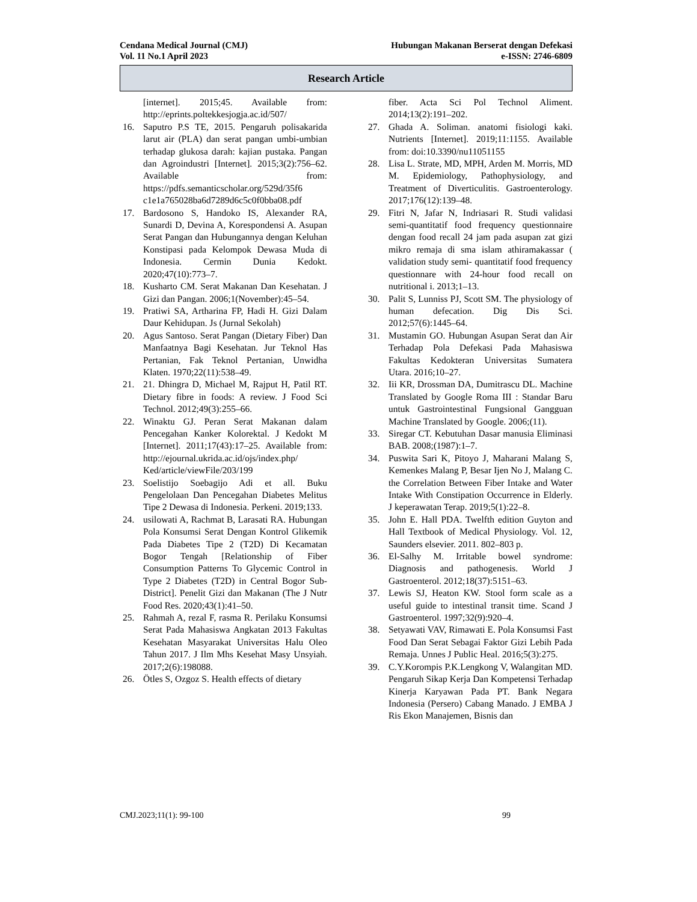Cendana Medical Journal (CMJ)
Vol. 11 No.1 April 2023
Hubungan Makanan Berserat dengan Defekasi
e-ISSN: 2746-6809
Research Article
[internet]. 2015;45. Available from: http://eprints.poltekkesjogja.ac.id/507/
16. Saputro P.S TE, 2015. Pengaruh polisakarida larut air (PLA) dan serat pangan umbi-umbian terhadap glukosa darah: kajian pustaka. Pangan dan Agroindustri [Internet]. 2015;3(2):756–62. Available from: https://pdfs.semanticscholar.org/529d/35f6 c1e1a765028ba6d7289d6c5c0f0bba08.pdf
17. Bardosono S, Handoko IS, Alexander RA, Sunardi D, Devina A, Korespondensi A. Asupan Serat Pangan dan Hubungannya dengan Keluhan Konstipasi pada Kelompok Dewasa Muda di Indonesia. Cermin Dunia Kedokt. 2020;47(10):773–7.
18. Kusharto CM. Serat Makanan Dan Kesehatan. J Gizi dan Pangan. 2006;1(November):45–54.
19. Pratiwi SA, Artharina FP, Hadi H. Gizi Dalam Daur Kehidupan. Js (Jurnal Sekolah)
20. Agus Santoso. Serat Pangan (Dietary Fiber) Dan Manfaatnya Bagi Kesehatan. Jur Teknol Has Pertanian, Fak Teknol Pertanian, Unwidha Klaten. 1970;22(11):538–49.
21. 21. Dhingra D, Michael M, Rajput H, Patil RT. Dietary fibre in foods: A review. J Food Sci Technol. 2012;49(3):255–66.
22. Winaktu GJ. Peran Serat Makanan dalam Pencegahan Kanker Kolorektal. J Kedokt M [Internet]. 2011;17(43):17–25. Available from: http://ejournal.ukrida.ac.id/ojs/index.php/ Ked/article/viewFile/203/199
23. Soelistijo Soebagijo Adi et all. Buku Pengelolaan Dan Pencegahan Diabetes Melitus Tipe 2 Dewasa di Indonesia. Perkeni. 2019;133.
24. usilowati A, Rachmat B, Larasati RA. Hubungan Pola Konsumsi Serat Dengan Kontrol Glikemik Pada Diabetes Tipe 2 (T2D) Di Kecamatan Bogor Tengah [Relationship of Fiber Consumption Patterns To Glycemic Control in Type 2 Diabetes (T2D) in Central Bogor Sub-District]. Penelit Gizi dan Makanan (The J Nutr Food Res. 2020;43(1):41–50.
25. Rahmah A, rezal F, rasma R. Perilaku Konsumsi Serat Pada Mahasiswa Angkatan 2013 Fakultas Kesehatan Masyarakat Universitas Halu Oleo Tahun 2017. J Ilm Mhs Kesehat Masy Unsyiah. 2017;2(6):198088.
26. Ötles S, Ozgoz S. Health effects of dietary
fiber. Acta Sci Pol Technol Aliment. 2014;13(2):191–202.
27. Ghada A. Soliman. anatomi fisiologi kaki. Nutrients [Internet]. 2019;11:1155. Available from: doi:10.3390/nu11051155
28. Lisa L. Strate, MD, MPH, Arden M. Morris, MD M. Epidemiology, Pathophysiology, and Treatment of Diverticulitis. Gastroenterology. 2017;176(12):139–48.
29. Fitri N, Jafar N, Indriasari R. Studi validasi semi-quantitatif food frequency questionnaire dengan food recall 24 jam pada asupan zat gizi mikro remaja di sma islam athiramakassar ( validation study semi- quantitatif food frequency questionnare with 24-hour food recall on nutritional i. 2013;1–13.
30. Palit S, Lunniss PJ, Scott SM. The physiology of human defecation. Dig Dis Sci. 2012;57(6):1445–64.
31. Mustamin GO. Hubungan Asupan Serat dan Air Terhadap Pola Defekasi Pada Mahasiswa Fakultas Kedokteran Universitas Sumatera Utara. 2016;10–27.
32. Iii KR, Drossman DA, Dumitrascu DL. Machine Translated by Google Roma III : Standar Baru untuk Gastrointestinal Fungsional Gangguan Machine Translated by Google. 2006;(11).
33. Siregar CT. Kebutuhan Dasar manusia Eliminasi BAB. 2008;(1987):1–7.
34. Puswita Sari K, Pitoyo J, Maharani Malang S, Kemenkes Malang P, Besar Ijen No J, Malang C. the Correlation Between Fiber Intake and Water Intake With Constipation Occurrence in Elderly. J keperawatan Terap. 2019;5(1):22–8.
35. John E. Hall PDA. Twelfth edition Guyton and Hall Textbook of Medical Physiology. Vol. 12, Saunders elsevier. 2011. 802–803 p.
36. El-Salhy M. Irritable bowel syndrome: Diagnosis and pathogenesis. World J Gastroenterol. 2012;18(37):5151–63.
37. Lewis SJ, Heaton KW. Stool form scale as a useful guide to intestinal transit time. Scand J Gastroenterol. 1997;32(9):920–4.
38. Setyawati VAV, Rimawati E. Pola Konsumsi Fast Food Dan Serat Sebagai Faktor Gizi Lebih Pada Remaja. Unnes J Public Heal. 2016;5(3):275.
39. C.Y.Korompis P.K.Lengkong V, Walangitan MD. Pengaruh Sikap Kerja Dan Kompetensi Terhadap Kinerja Karyawan Pada PT. Bank Negara Indonesia (Persero) Cabang Manado. J EMBA J Ris Ekon Manajemen, Bisnis dan
CMJ.2023;11(1): 99-100 99